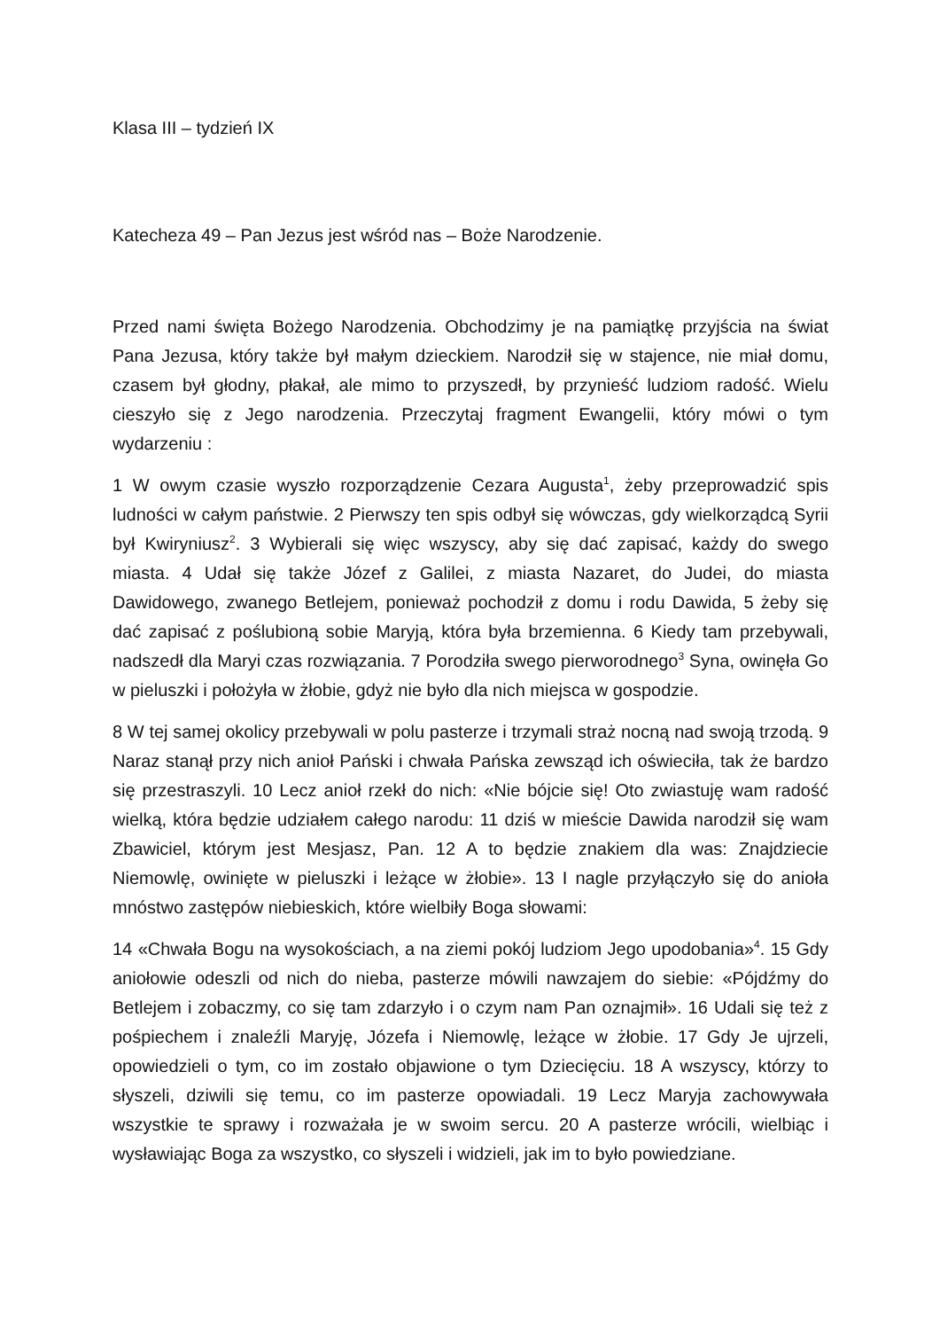Klasa III – tydzień IX
Katecheza 49 – Pan Jezus jest wśród nas – Boże Narodzenie.
Przed nami święta Bożego Narodzenia. Obchodzimy je na pamiątkę przyjścia na świat Pana Jezusa, który także był małym dzieckiem. Narodził się w stajence, nie miał domu, czasem był głodny, płakał, ale mimo to przyszedł, by przynieść ludziom radość. Wielu cieszyło się z Jego narodzenia. Przeczytaj fragment Ewangelii, który mówi o tym wydarzeniu :
1 W owym czasie wyszło rozporządzenie Cezara Augusta<sup>1</sup>, żeby przeprowadzić spis ludności w całym państwie. 2 Pierwszy ten spis odbył się wówczas, gdy wielkorządcą Syrii był Kwiryniusz<sup>2</sup>. 3 Wybierali się więc wszyscy, aby się dać zapisać, każdy do swego miasta. 4 Udał się także Józef z Galilei, z miasta Nazaret, do Judei, do miasta Dawidowego, zwanego Betlejem, ponieważ pochodził z domu i rodu Dawida, 5 żeby się dać zapisać z poślubioną sobie Maryją, która była brzemienna. 6 Kiedy tam przebywali, nadszedł dla Maryi czas rozwiązania. 7 Porodziła swego pierworodnego<sup>3</sup> Syna, owinęła Go w pieluszki i położyła w żłobie, gdyż nie było dla nich miejsca w gospodzie.
8 W tej samej okolicy przebywali w polu pasterze i trzymali straż nocną nad swoją trzodą. 9 Naraz stanął przy nich anioł Pański i chwała Pańska zewsząd ich oświeciła, tak że bardzo się przestraszyli. 10 Lecz anioł rzekł do nich: «Nie bójcie się! Oto zwiastuję wam radość wielką, która będzie udziałem całego narodu: 11 dziś w mieście Dawida narodził się wam Zbawiciel, którym jest Mesjasz, Pan. 12 A to będzie znakiem dla was: Znajdziecie Niemowlę, owinięte w pieluszki i leżące w żłobie». 13 I nagle przyłączyło się do anioła mnóstwo zastępów niebieskich, które wielbiły Boga słowami:
14 «Chwała Bogu na wysokościach, a na ziemi pokój ludziom Jego upodobania»<sup>4</sup>. 15 Gdy aniołowie odeszli od nich do nieba, pasterze mówili nawzajem do siebie: «Pójdźmy do Betlejem i zobaczmy, co się tam zdarzyło i o czym nam Pan oznajmił». 16 Udali się też z pośpiechem i znaleźli Maryję, Józefa i Niemowlę, leżące w żłobie. 17 Gdy Je ujrzeli, opowiedzieli o tym, co im zostało objawione o tym Dziecięciu. 18 A wszyscy, którzy to słyszeli, dziwili się temu, co im pasterze opowiadali. 19 Lecz Maryja zachowywała wszystkie te sprawy i rozważała je w swoim sercu. 20 A pasterze wrócili, wielbiąc i wysławiając Boga za wszystko, co słyszeli i widzieli, jak im to było powiedziane.